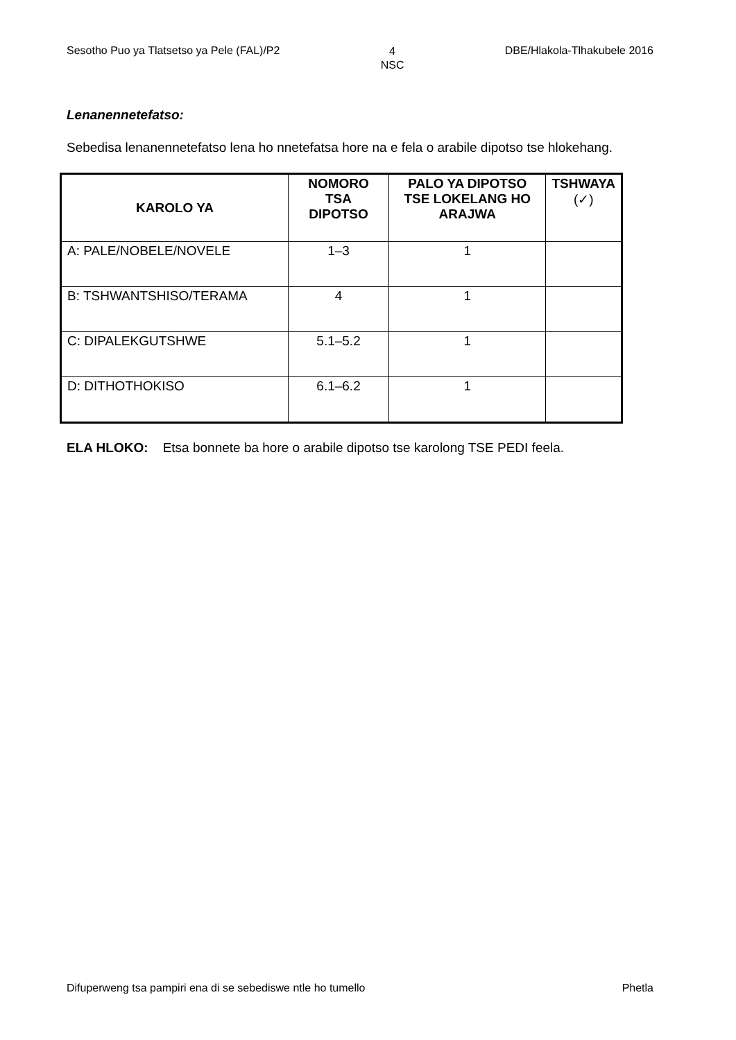Sesotho Puo ya Tlatsetso ya Pele (FAL)/P2 4
NSC DBE/Hlakola-Tlhakubele 2016
Lenanennetefatso:
Sebedisa lenanennetefatso lena ho nnetefatsa hore na e fela o arabile dipotso tse hlokehang.
| KAROLO YA | NOMORO TSA DIPOTSO | PALO YA DIPOTSO TSE LOKELANG HO ARAJWA | TSHWAYA (✓) |
| --- | --- | --- | --- |
| A: PALE/NOBELE/NOVELE | 1–3 | 1 | |
| B: TSHWANTSHISO/TERAMA | 4 | 1 | |
| C: DIPALEKGUTSHWE | 5.1–5.2 | 1 | |
| D: DITHOTHOKISO | 6.1–6.2 | 1 | |
ELA HLOKO: Etsa bonnete ba hore o arabile dipotso tse karolong TSE PEDI feela.
Difuperweng tsa pampiri ena di se sebediswe ntle ho tumello Phetla